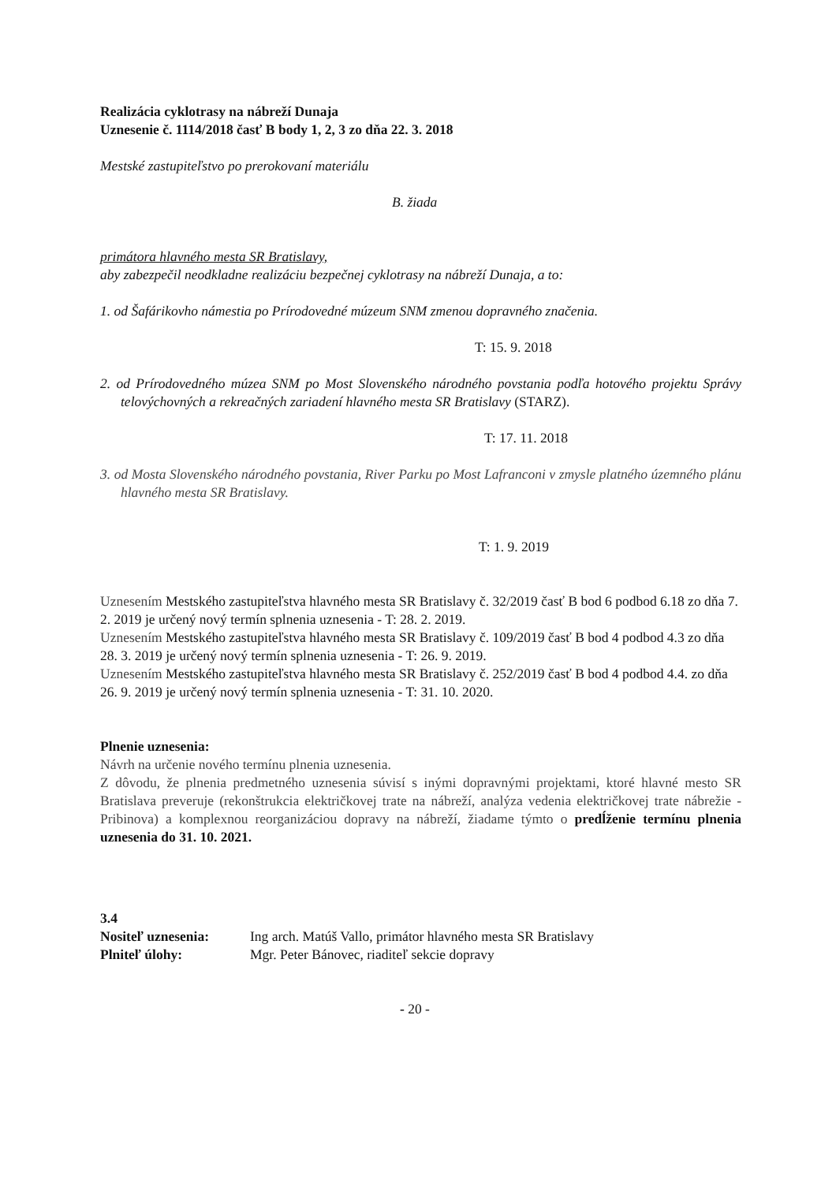Realizácia cyklotrasy na nábreží Dunaja
Uznesenie č. 1114/2018 časť B body 1, 2, 3 zo dňa 22. 3. 2018
Mestské zastupiteľstvo po prerokovaní materiálu
B. žiada
primátora hlavného mesta SR Bratislavy,
aby zabezpečil neodkladne realizáciu bezpečnej cyklotrasy na nábreží Dunaja, a to:
1. od Šafárikovho námestia po Prírodovedné múzeum SNM zmenou dopravného značenia.
T: 15. 9. 2018
2. od Prírodovedného múzea SNM po Most Slovenského národného povstania podľa hotového projektu Správy telovýchovných a rekreačných zariadení hlavného mesta SR Bratislavy (STARZ).
T: 17. 11. 2018
3. od Mosta Slovenského národného povstania, River Parku po Most Lafranconi v zmysle platného územného plánu hlavného mesta SR Bratislavy.
T: 1. 9. 2019
Uznesením Mestského zastupiteľstva hlavného mesta SR Bratislavy č. 32/2019 časť B bod 6 podbod 6.18 zo dňa 7. 2. 2019 je určený nový termín splnenia uznesenia - T: 28. 2. 2019.
Uznesením Mestského zastupiteľstva hlavného mesta SR Bratislavy č. 109/2019 časť B bod 4 podbod 4.3 zo dňa 28. 3. 2019 je určený nový termín splnenia uznesenia - T: 26. 9. 2019.
Uznesením Mestského zastupiteľstva hlavného mesta SR Bratislavy č. 252/2019 časť B bod 4 podbod 4.4. zo dňa 26. 9. 2019 je určený nový termín splnenia uznesenia - T: 31. 10. 2020.
Plnenie uznesenia:
Návrh na určenie nového termínu plnenia uznesenia.
Z dôvodu, že plnenia predmetného uznesenia súvisí s inými dopravnými projektami, ktoré hlavné mesto SR Bratislava preveruje (rekonštrukcia električkovej trate na nábreží, analýza vedenia električkovej trate nábrežie - Pribinova) a komplexnou reorganizáciou dopravy na nábreží, žiadame týmto o predĺženie termínu plnenia uznesenia do 31. 10. 2021.
3.4
| Nositeľ uznesenia: | Ing arch. Matúš Vallo, primátor hlavného mesta SR Bratislavy |
| Plniteľ úlohy: | Mgr. Peter Bánovec, riaditeľ sekcie dopravy |
- 20 -